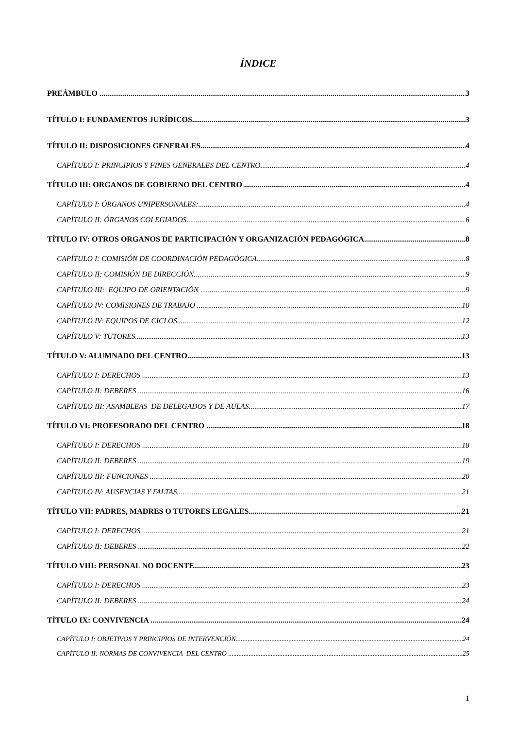ÍNDICE
PREÁMBULO 3
TÍTULO I: FUNDAMENTOS JURÍDICOS 3
TÍTULO II: DISPOSICIONES GENERALES 4
CAPÍTULO I: PRINCIPIOS Y FINES GENERALES DEL CENTRO 4
TÍTULO III: ORGANOS DE GOBIERNO DEL CENTRO 4
CAPÍTULO I: ÓRGANOS UNIPERSONALES: 4
CAPÍTULO II: ÓRGANOS COLEGIADOS 6
TÍTULO IV: OTROS ORGANOS DE PARTICIPACIÓN Y ORGANIZACIÓN PEDAGÓGICA 8
CAPÍTULO I: COMISIÓN DE COORDINACIÓN PEDAGÓGICA 8
CAPÍTULO II: COMISIÓN DE DIRECCIÓN 9
CAPÍTULO III: EQUIPO DE ORIENTACIÓN 9
CAPÍTULO IV: COMISIONES DE TRABAJO 10
CAPÍTULO IV: EQUIPOS DE CICLOS 12
CAPÍTULO V: TUTORES 13
TÍTULO V: ALUMNADO DEL CENTRO 13
CAPÍTULO I: DERECHOS 13
CAPÍTULO II: DEBERES 16
CAPÍTULO III: ASAMBLEAS DE DELEGADOS Y DE AULAS 17
TÍTULO VI: PROFESORADO DEL CENTRO 18
CAPÍTULO I: DERECHOS 18
CAPÍTULO II: DEBERES 19
CAPÍTULO III: FUNCIONES 20
CAPÍTULO IV: AUSENCIAS Y FALTAS 21
TÍTULO VII: PADRES, MADRES O TUTORES LEGALES 21
CAPÍTULO I: DERECHOS 21
CAPÍTULO II: DEBERES 22
TÍTULO VIII: PERSONAL NO DOCENTE 23
CAPÍTULO I: DERECHOS 23
CAPÍTULO II: DEBERES 24
TÍTULO IX: CONVIVENCIA 24
CAPÍTULO I: OBJETIVOS Y PRINCIPIOS DE INTERVENCIÓN 24
CAPÍTULO II: NORMAS DE CONVIVENCIA DEL CENTRO 25
1